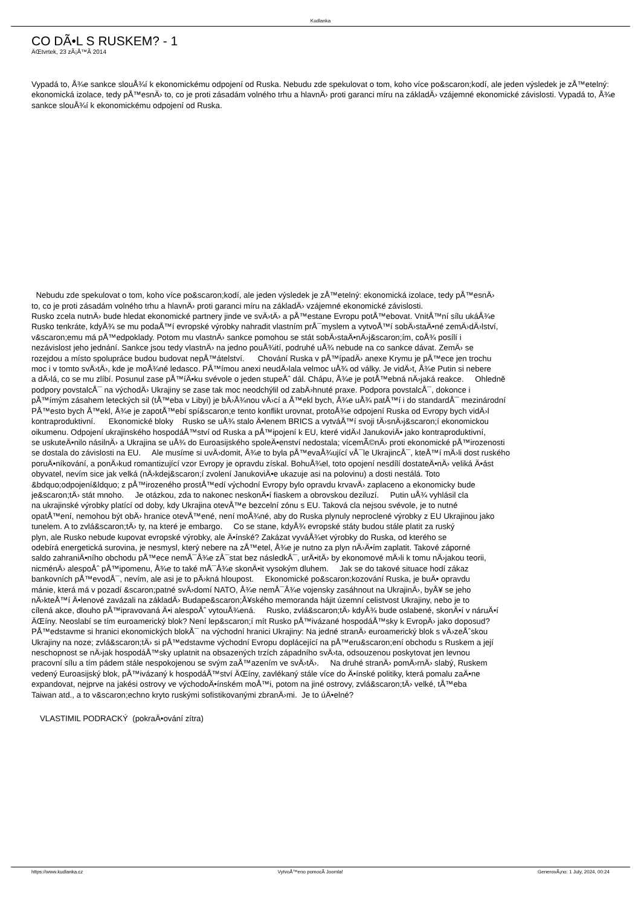Kudlanka
CO DÃ•L S RUSKEM? - 1
ÄŒtvrtek, 23 zÃ¡Å™Ã­ 2014
Vypadá to, Å¾e sankce slouÅ¾í k ekonomickému odpojení od Ruska. Nebudu zde spekulovat o tom, koho více po&scaron;kodí, ale jeden výsledek je zÅ™etelný: ekonomická izolace, tedy pÅ™esnÄ› to, co je proti zásadám volného trhu a hlavnÄ› proti garanci míru na základÄ› vzájemné ekonomické závislosti. Vypadá to, Å¾e sankce slouÅ¾í k ekonomickému odpojení od Ruska.
Nebudu zde spekulovat o tom, koho více po&scaron;kodí, ale jeden výsledek je zÅ™etelný: ekonomická izolace, tedy pÅ™esnÄ›
to, co je proti zásadám volného trhu a hlavnÄ› proti garanci míru na základÄ› vzájemné ekonomické závislosti.
Rusko zcela nutnÄ› bude hledat ekonomické partnery jinde ve svÄ›tÄ› a pÅ™estane Evropu potÅ™ebovat. VnitÅ™ní sílu ukáÅ¾e
Rusko tenkráte, kdyÅ¾ se mu podaÅ™í evropské výrobky nahradit vlastním prÅ¯myslem a vytvoÅ™í sobÄ›staÄ•né zemÄ›dÄ›lství,
v&scaron;emu má pÅ™edpoklady. Potom mu vlastnÄ› sankce pomohou se stát sobÄ›staÄ•nÄ›j&scaron;ím, coÅ¾ posílí i
nezávislost jeho jednání. Sankce jsou tedy vlastnÄ› na jedno pouÅ¾ití, podruhé uÅ¾ nebude na co sankce dávat. ZemÄ› se
rozejdou a místo spolupráce budou budovat nepÅ™átelství. Chování Ruska v pÅ™ípadÄ› anexe Krymu je pÅ™ece jen trochu
moc i v tomto svÄ›tÄ›, kde je moÅ¾né ledasco. PÅ™ímou anexi neudÄ›lala velmoc uÅ¾ od války. Je vidÄ›t, Å¾e Putin si nebere
a dÄ›lá, co se mu zlíbí. Posunul zase pÅ™íÄ•ku svévole o jeden stupeÅˆ dál. Chápu, Å¾e je potÅ™ebná nÄ›jaká reakce. Ohledně
podpory povstalcÅ¯ na východÄ› Ukrajiny se zase tak moc neodchýlil od zabÄ›hnuté praxe. Podpora povstalcÅ¯, dokonce i
pÅ™ímým zásahem leteckých sil (tÅ™eba v Libyi) je bÄ›Å¾nou vÄ›cí a Å™ekl bych, Å¾e uÅ¾ patÅ™í i do standardÅ¯ mezinárodní
PÅ™esto bych Å™ekl, Å¾e je zapotÅ™ebí spí&scaron;e tento konflikt urovnat, protoÅ¾e odpojení Ruska od Evropy bych vidÄ›l
kontraproduktivní. Ekonomické bloky Rusko se uÅ¾ stalo Ä•lenem BRICS a vytváÅ™í svoji tÄ›snÄ›j&scaron;í ekonomickou
oikumenu. Odpojení ukrajinského hospodáÅ™ství od Ruska a pÅ™ipojení k EU, které vidÄ›l JanukoviÄ• jako kontraproduktivní,
se uskuteÄ•nilo násilnÄ› a Ukrajina se uÅ¾ do Euroasijského spoleÄ•enství nedostala; vícemÃ©nÄ› proti ekonomické pÅ™irozenosti
se dostala do závislosti na EU. Ale musíme si uvÄ›domit, Å¾e to byla pÅ™evaÅ¾ující vÅ¯le UkrajincÅ¯, kteÅ™í mÄ›li dost ruského
poruÄ•níkování, a ponÄ›kud romantizující vzor Evropy je opravdu získal. BohuÅ¾el, toto opojení nesdílí dostateÄ•nÄ› veliká Ä•ást
obyvatel, nevím sice jak velká (nÄ›kdej&scaron;í zvolení JanukoviÄ•e ukazuje asi na polovinu) a dosti nestálá. Toto
&bdquo;odpojení&ldquo; z pÅ™irozeného prostÅ™edí východní Evropy bylo opravdu krvavÄ› zaplaceno a ekonomicky bude
je&scaron;tÄ› stát mnoho. Je otázkou, zda to nakonec neskonÄ•í fiaskem a obrovskou deziluzí. Putin uÅ¾ vyhlásil cla
na ukrajinské výrobky platící od doby, kdy Ukrajina otevÅ™e bezcelní zónu s EU. Taková cla nejsou svévole, je to nutné
opatÅ™ení, nemohou být obÄ› hranice otevÅ™ené, není moÅ¾né, aby do Ruska plynuly neproclené výrobky z EU Ukrajinou jako
tunelem. A to zvlá&scaron;tÄ› ty, na které je embargo. Co se stane, kdyÅ¾ evropské státy budou stále platit za ruský
plyn, ale Rusko nebude kupovat evropské výrobky, ale Ä•ínské? Zakázat vyváÅ¾et výrobky do Ruska, od kterého se
odebírá energetická surovina, je nesmysl, který nebere na zÅ™etel, Å¾e je nutno za plyn nÄ›Ä•ím zaplatit. Takové záporné
saldo zahraniÄ•ního obchodu pÅ™ece nemÅ¯Å¾e zÅ¯stat bez následkÅ¯, urÄ•itÄ› by ekonomové mÄ›li k tomu nÄ›jakou teorii,
nicménÄ› alespoÅˆ pÅ™ipomenu, Å¾e to také mÅ¯Å¾e skonÄ•it vysokým dluhem. Jak se do takové situace hodí zákaz
bankovních pÅ™evodÅ¯, nevím, ale asi je to pÄ›kná hloupost. Ekonomické po&scaron;kozování Ruska, je buÄ• opravdu
mánie, která má v pozadí &scaron;patné svÄ›domí NATO, Å¾e nemÅ¯Å¾e vojensky zasáhnout na UkrajinÄ›, byÅ¥ se jeho
nÄ›kteÅ™í Ä•lenové zavázali na základÄ› Budape&scaron;Å¥ského memoranda hájit územní celistvost Ukrajiny, nebo je to
cílená akce, dlouho pÅ™ipravovaná Ä•i alespoÅˆ vytouÅ¾ená. Rusko, zvlá&scaron;tÄ› kdyÅ¾ bude oslabené, skonÄ•í v náruÄ•í
ÄŒíny. Neoslabí se tím euroamerický blok? Není lep&scaron;í mít Rusko pÅ™ivázané hospodáÅ™sky k EvropÄ› jako doposud?
PÅ™edstavme si hranici ekonomických blokÅ¯ na východní hranici Ukrajiny: Na jedné stranÄ› euroamerický blok s vÄ›zeÅˆskou
Ukrajiny na noze; zvlá&scaron;tÄ› si pÅ™edstavme východní Evropu doplácející na pÅ™eru&scaron;ení obchodu s Ruskem a její
neschopnost se nÄ›jak hospodáÅ™sky uplatnit na obsazených trzích západního svÄ›ta, odsouzenou poskytovat jen levnou
pracovní sílu a tím pádem stále nespokojenou se svým zaÅ™azením ve svÄ›tÄ›. Na druhé stranÄ› pomÄ›rnÄ› slabý, Ruskem
vedený Euroasijský blok, pÅ™ivázaný k hospodáÅ™ství ÄŒíny, zavlékaný stále více do Ä•ínské politiky, která pomalu zaÄ•ne
expandovat, nejprve na jakési ostrovy ve východoÄ•ínském moÅ™i, potom na jiné ostrovy, zvlá&scaron;tÄ› velké, tÅ™eba
Taiwan atd., a to v&scaron;echno kryto ruskými sofistikovanými zbranÄ›mi. Je to úÄ•elné?
VLASTIMIL PODRACKÝ (pokraÄ•ování zítra)
https://www.kudlanka.cz VytvoÅ™eno pomocÃ­ Joomla! GenerovÃ¡no: 1 July, 2024, 00:24